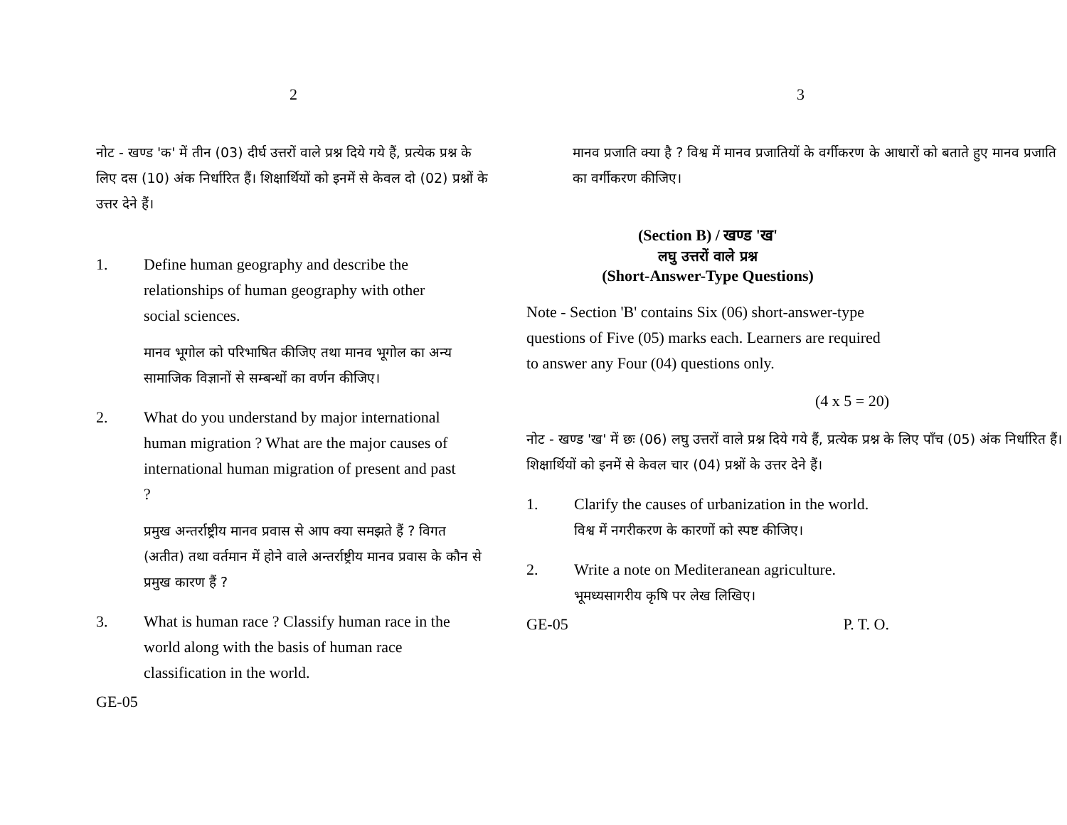2
नोट - खण्ड 'क' में तीन (03) दीर्घ उत्तरों वाले प्रश्न दिये गये हैं, प्रत्येक प्रश्न के लिए दस (10) अंक निर्धारित हैं। शिक्षार्थियों को इनमें से केवल दो (02) प्रश्नों के उत्तर देने हैं।
1. Define human geography and describe the relationships of human geography with other social sciences.
मानव भूगोल को परिभाषित कीजिए तथा मानव भूगोल का अन्य सामाजिक विज्ञानों से सम्बन्धों का वर्णन कीजिए।
2. What do you understand by major international human migration ? What are the major causes of international human migration of present and past ?
प्रमुख अन्तर्राष्ट्रीय मानव प्रवास से आप क्या समझते हैं ? विगत (अतीत) तथा वर्तमान में होने वाले अन्तर्राष्ट्रीय मानव प्रवास के कौन से प्रमुख कारण हैं ?
3. What is human race ? Classify human race in the world along with the basis of human race classification in the world.
GE-05
3
मानव प्रजाति क्या है ? विश्व में मानव प्रजातियों के वर्गीकरण के आधारों को बताते हुए मानव प्रजाति का वर्गीकरण कीजिए।
(Section B) / खण्ड 'ख'
लघु उत्तरों वाले प्रश्न
(Short-Answer-Type Questions)
Note - Section 'B' contains Six (06) short-answer-type questions of Five (05) marks each. Learners are required to answer any Four (04) questions only.
(4 x 5 = 20)
नोट - खण्ड 'ख' में छः (06) लघु उत्तरों वाले प्रश्न दिये गये हैं, प्रत्येक प्रश्न के लिए पाँच (05) अंक निर्धारित हैं। शिक्षार्थियों को इनमें से केवल चार (04) प्रश्नों के उत्तर देने हैं।
1. Clarify the causes of urbanization in the world.
विश्व में नगरीकरण के कारणों को स्पष्ट कीजिए।
2. Write a note on Mediteranean agriculture.
भूमध्यसागरीय कृषि पर लेख लिखिए।
GE-05 P. T. O.